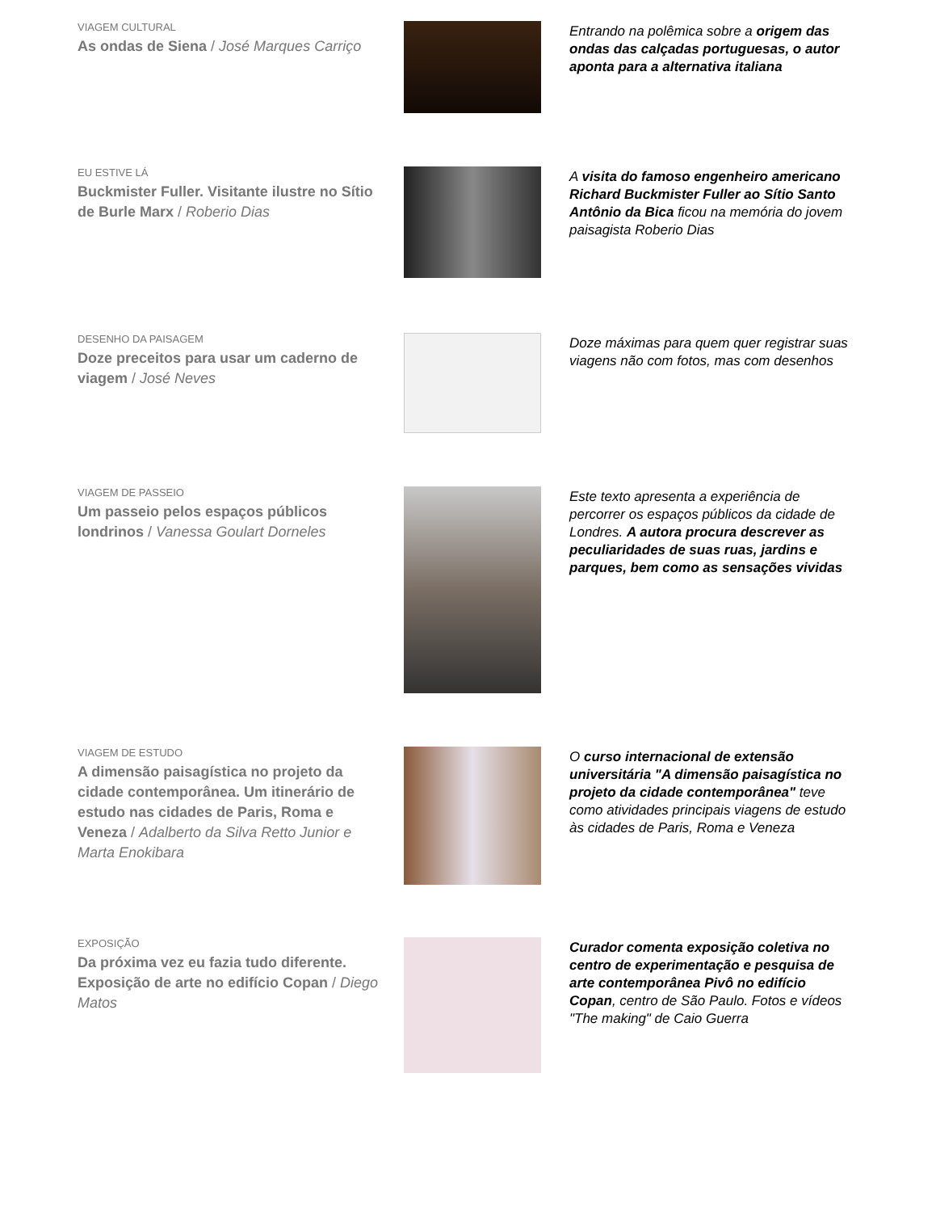VIAGEM CULTURAL
As ondas de Siena / José Marques Carriço
Entrando na polêmica sobre a origem das ondas das calçadas portuguesas, o autor aponta para a alternativa italiana
EU ESTIVE LÁ
Buckmister Fuller. Visitante ilustre no Sítio de Burle Marx / Roberio Dias
A visita do famoso engenheiro americano Richard Buckmister Fuller ao Sítio Santo Antônio da Bica ficou na memória do jovem paisagista Roberio Dias
DESENHO DA PAISAGEM
Doze preceitos para usar um caderno de viagem / José Neves
Doze máximas para quem quer registrar suas viagens não com fotos, mas com desenhos
VIAGEM DE PASSEIO
Um passeio pelos espaços públicos londrinos / Vanessa Goulart Dorneles
Este texto apresenta a experiência de percorrer os espaços públicos da cidade de Londres. A autora procura descrever as peculiaridades de suas ruas, jardins e parques, bem como as sensações vividas
VIAGEM DE ESTUDO
A dimensão paisagística no projeto da cidade contemporânea. Um itinerário de estudo nas cidades de Paris, Roma e Veneza / Adalberto da Silva Retto Junior e Marta Enokibara
O curso internacional de extensão universitária "A dimensão paisagística no projeto da cidade contemporânea" teve como atividades principais viagens de estudo às cidades de Paris, Roma e Veneza
EXPOSIÇÃO
Da próxima vez eu fazia tudo diferente. Exposição de arte no edifício Copan / Diego Matos
Curador comenta exposição coletiva no centro de experimentação e pesquisa de arte contemporânea Pivô no edifício Copan, centro de São Paulo. Fotos e vídeos "The making" de Caio Guerra